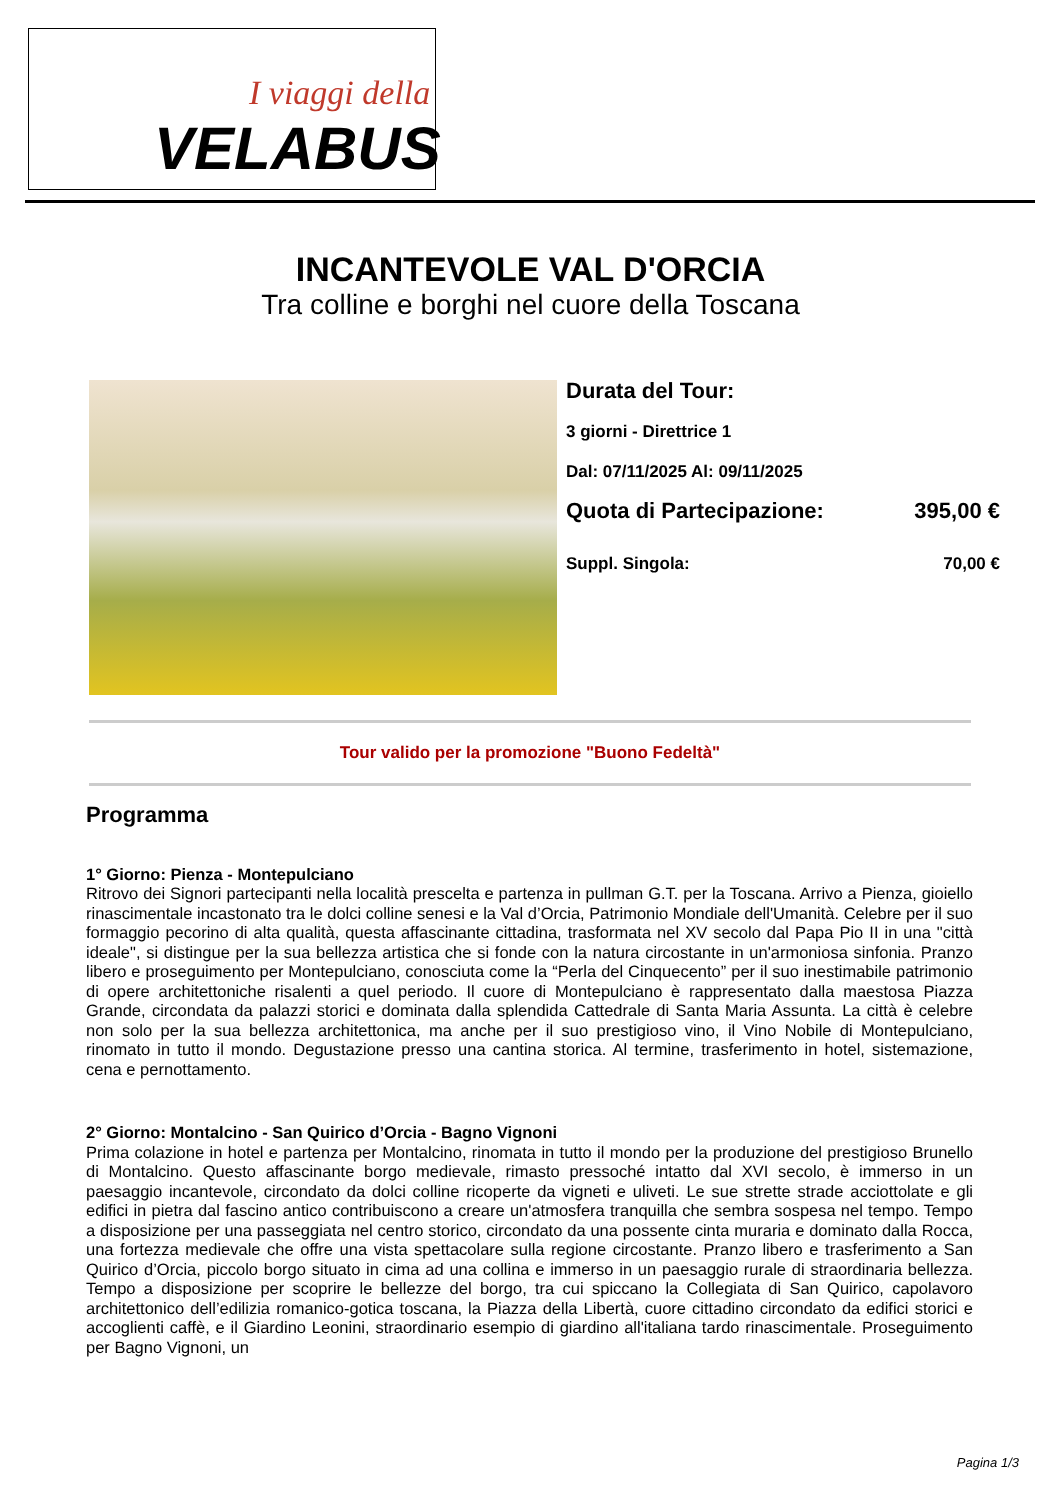I viaggi della
VELABUS
INCANTEVOLE VAL D'ORCIA
Tra colline e borghi nel cuore della Toscana
Durata del Tour:
3 giorni - Direttrice 1
Dal: 07/11/2025 Al: 09/11/2025
Quota di Partecipazione: 395,00 €
Suppl. Singola: 70,00 €
Tour valido per la promozione "Buono Fedeltà"
Programma
1° Giorno: Pienza - Montepulciano
Ritrovo dei Signori partecipanti nella località prescelta e partenza in pullman G.T. per la Toscana. Arrivo a Pienza, gioiello rinascimentale incastonato tra le dolci colline senesi e la Val d’Orcia, Patrimonio Mondiale dell'Umanità. Celebre per il suo formaggio pecorino di alta qualità, questa affascinante cittadina, trasformata nel XV secolo dal Papa Pio II in una "città ideale", si distingue per la sua bellezza artistica che si fonde con la natura circostante in un'armoniosa sinfonia. Pranzo libero e proseguimento per Montepulciano, conosciuta come la “Perla del Cinquecento” per il suo inestimabile patrimonio di opere architettoniche risalenti a quel periodo. Il cuore di Montepulciano è rappresentato dalla maestosa Piazza Grande, circondata da palazzi storici e dominata dalla splendida Cattedrale di Santa Maria Assunta. La città è celebre non solo per la sua bellezza architettonica, ma anche per il suo prestigioso vino, il Vino Nobile di Montepulciano, rinomato in tutto il mondo. Degustazione presso una cantina storica. Al termine, trasferimento in hotel, sistemazione, cena e pernottamento.
2° Giorno: Montalcino - San Quirico d’Orcia - Bagno Vignoni
Prima colazione in hotel e partenza per Montalcino, rinomata in tutto il mondo per la produzione del prestigioso Brunello di Montalcino. Questo affascinante borgo medievale, rimasto pressoché intatto dal XVI secolo, è immerso in un paesaggio incantevole, circondato da dolci colline ricoperte da vigneti e uliveti. Le sue strette strade acciottolate e gli edifici in pietra dal fascino antico contribuiscono a creare un'atmosfera tranquilla che sembra sospesa nel tempo. Tempo a disposizione per una passeggiata nel centro storico, circondato da una possente cinta muraria e dominato dalla Rocca, una fortezza medievale che offre una vista spettacolare sulla regione circostante. Pranzo libero e trasferimento a San Quirico d’Orcia, piccolo borgo situato in cima ad una collina e immerso in un paesaggio rurale di straordinaria bellezza. Tempo a disposizione per scoprire le bellezze del borgo, tra cui spiccano la Collegiata di San Quirico, capolavoro architettonico dell’edilizia romanico-gotica toscana, la Piazza della Libertà, cuore cittadino circondato da edifici storici e accoglienti caffè, e il Giardino Leonini, straordinario esempio di giardino all'italiana tardo rinascimentale. Proseguimento per Bagno Vignoni, un
Pagina 1/3